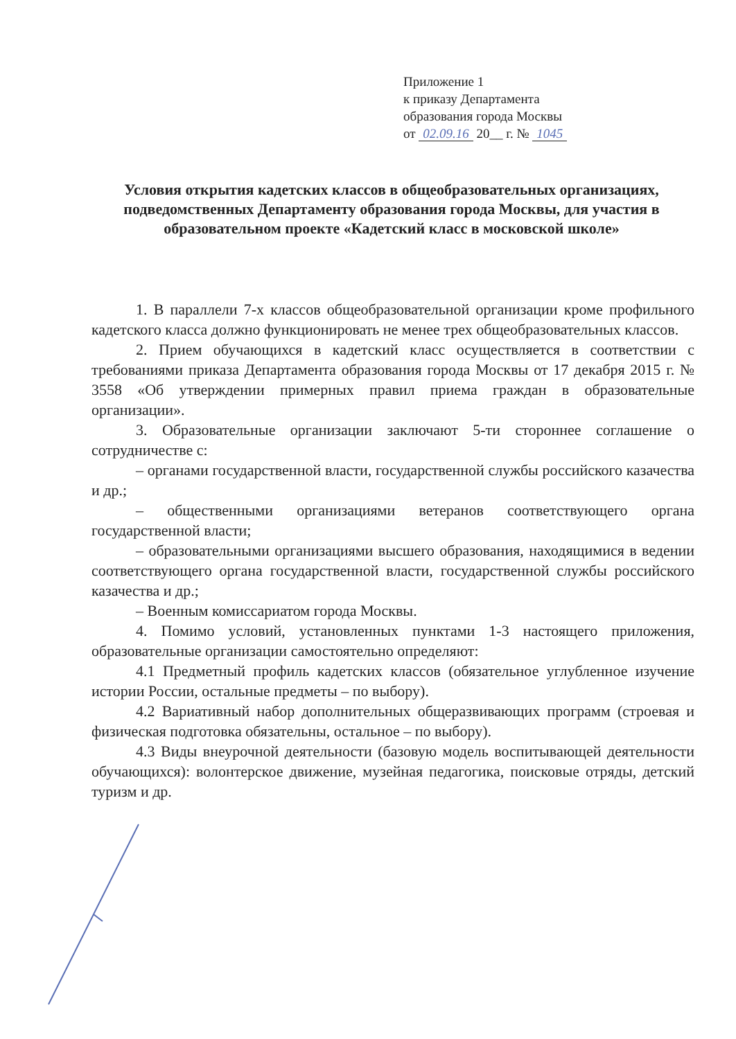Приложение 1
к приказу Департамента
образования города Москвы
от 02.09.16 20__ г. № 1045
Условия открытия кадетских классов в общеобразовательных организациях, подведомственных Департаменту образования города Москвы, для участия в образовательном проекте «Кадетский класс в московской школе»
1. В параллели 7-х классов общеобразовательной организации кроме профильного кадетского класса должно функционировать не менее трех общеобразовательных классов.
2. Прием обучающихся в кадетский класс осуществляется в соответствии с требованиями приказа Департамента образования города Москвы от 17 декабря 2015 г. № 3558 «Об утверждении примерных правил приема граждан в образовательные организации».
3. Образовательные организации заключают 5-ти стороннее соглашение о сотрудничестве с:
– органами государственной власти, государственной службы российского казачества и др.;
– общественными организациями ветеранов соответствующего органа государственной власти;
– образовательными организациями высшего образования, находящимися в ведении соответствующего органа государственной власти, государственной службы российского казачества и др.;
– Военным комиссариатом города Москвы.
4. Помимо условий, установленных пунктами 1-3 настоящего приложения, образовательные организации самостоятельно определяют:
4.1 Предметный профиль кадетских классов (обязательное углубленное изучение истории России, остальные предметы – по выбору).
4.2 Вариативный набор дополнительных общеразвивающих программ (строевая и физическая подготовка обязательны, остальное – по выбору).
4.3 Виды внеурочной деятельности (базовую модель воспитывающей деятельности обучающихся): волонтерское движение, музейная педагогика, поисковые отряды, детский туризм и др.